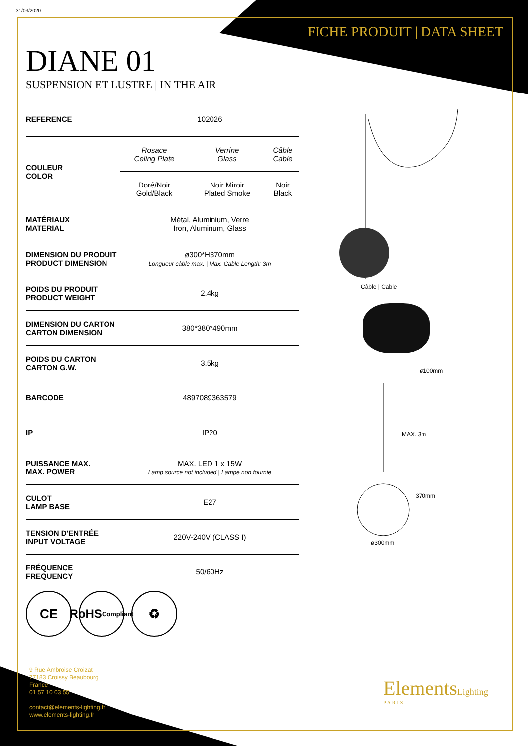31/03/2020
FICHE PRODUIT | DATA SHEET
DIANE 01
SUSPENSION ET LUSTRE | IN THE AIR
| REFERENCE | 102026 | | |
| COULEUR COLOR | Rosace Celing Plate | Verrine Glass | Câble Cable |
| | Doré/Noir Gold/Black | Noir Miroir Plated Smoke | Noir Black |
| MATÉRIAUX MATERIAL | Métal, Aluminium, Verre Iron, Aluminum, Glass | | |
| DIMENSION DU PRODUIT PRODUCT DIMENSION | ø300*H370mm Longueur câble max. / Max. Cable Length: 3m | | |
| POIDS DU PRODUIT PRODUCT WEIGHT | 2.4kg | | |
| DIMENSION DU CARTON CARTON DIMENSION | 380*380*490mm | | |
| POIDS DU CARTON CARTON G.W. | 3.5kg | | |
| BARCODE | 4897089363579 | | |
| IP | IP20 | | |
| PUISSANCE MAX. MAX. POWER | MAX. LED 1 x 15W Lamp source not included / Lampe non fournie | | |
| CULOT LAMP BASE | E27 | | |
| TENSION D'ENTRÉE INPUT VOLTAGE | 220V-240V (CLASS I) | | |
| FRÉQUENCE FREQUENCY | 50/60Hz | | |
Câble | Cable
ø100mm
MAX. 3m
370mm
ø300mm
CE RoHS
Compliant
♻
9 Rue Ambroise Croizat
77183 Croissy Beaubourg
France
01 57 10 03 55
contact@elements-lighting.fr
www.elements-lighting.fr
ElementsLighting
PARIS